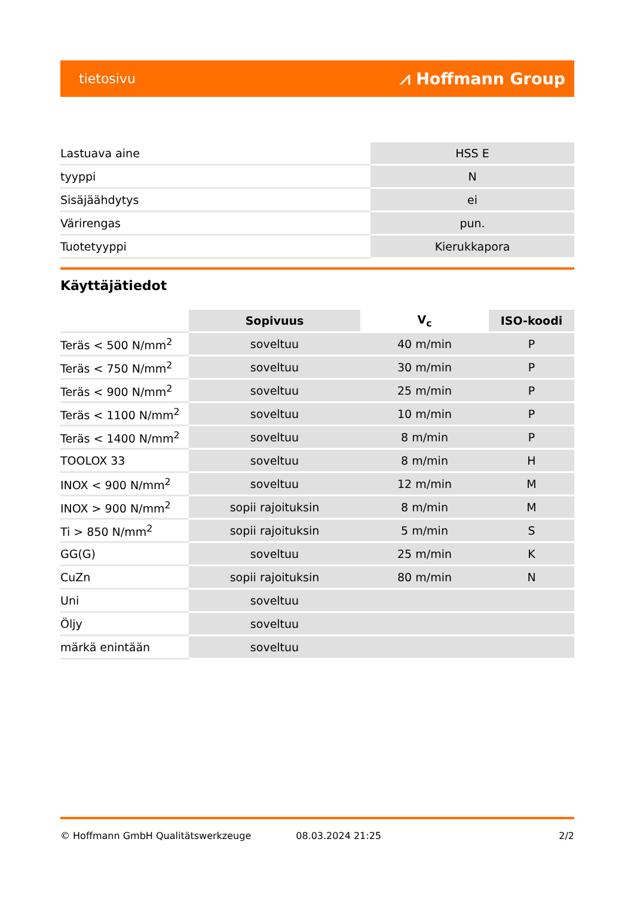tietosivu ⩘ Hoffmann Group
| Lastuava aine | HSS E |
| tyyppi | N |
| Sisäjäähdytys | ei |
| Värirengas | pun. |
| Tuotetyyppi | Kierukkapora |
Käyttäjätiedot
| | Sopivuus | V<sub>c</sub> | ISO-koodi |
| --- | --- | --- | --- |
| Teräs < 500 N/mm<sup>2</sup> | soveltuu | 40 m/min | P |
| Teräs < 750 N/mm<sup>2</sup> | soveltuu | 30 m/min | P |
| Teräs < 900 N/mm<sup>2</sup> | soveltuu | 25 m/min | P |
| Teräs < 1100 N/mm<sup>2</sup> | soveltuu | 10 m/min | P |
| Teräs < 1400 N/mm<sup>2</sup> | soveltuu | 8 m/min | P |
| TOOLOX 33 | soveltuu | 8 m/min | H |
| INOX < 900 N/mm<sup>2</sup> | soveltuu | 12 m/min | M |
| INOX > 900 N/mm<sup>2</sup> | sopii rajoituksin | 8 m/min | M |
| Ti > 850 N/mm<sup>2</sup> | sopii rajoituksin | 5 m/min | S |
| GG(G) | soveltuu | 25 m/min | K |
| CuZn | sopii rajoituksin | 80 m/min | N |
| Uni | soveltuu | | |
| Öljy | soveltuu | | |
| märkä enintään | soveltuu | | |
© Hoffmann GmbH Qualitätswerkzeuge 08.03.2024 21:25 2/2